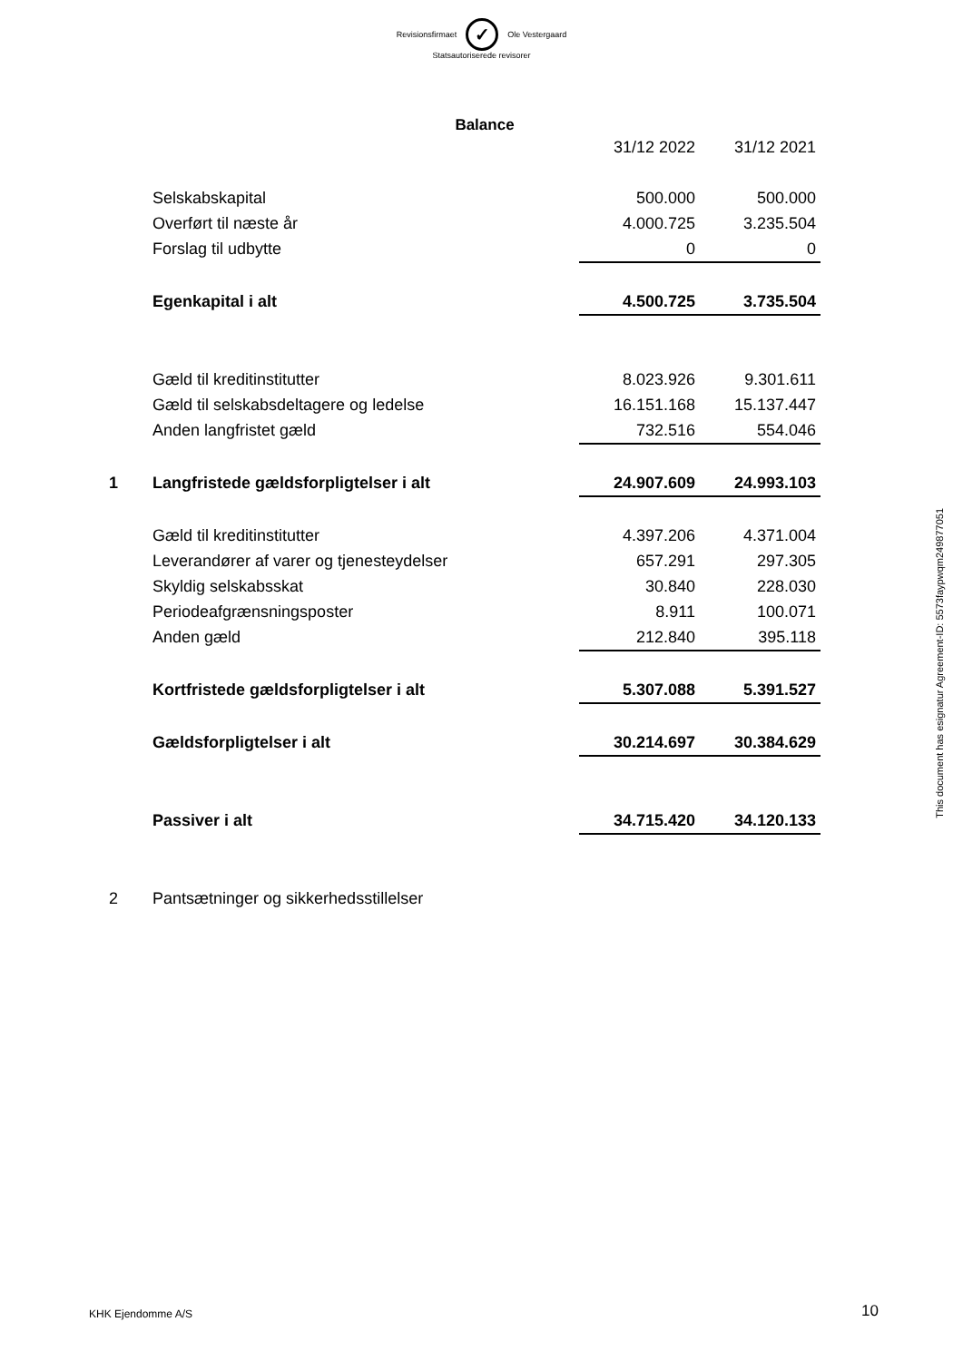Revisionsfirmaet ✓ Ole Vestergaard
Statsautoriserede revisorer
Balance
| | | 31/12 2022 | 31/12 2021 |
| | Selskabskapital | 500.000 | 500.000 |
| | Overført til næste år | 4.000.725 | 3.235.504 |
| | Forslag til udbytte | 0 | 0 |
| | Egenkapital i alt | 4.500.725 | 3.735.504 |
| | Gæld til kreditinstitutter | 8.023.926 | 9.301.611 |
| | Gæld til selskabsdeltagere og ledelse | 16.151.168 | 15.137.447 |
| | Anden langfristet gæld | 732.516 | 554.046 |
| 1 | Langfristede gældsforpligtelser i alt | 24.907.609 | 24.993.103 |
| | Gæld til kreditinstitutter | 4.397.206 | 4.371.004 |
| | Leverandører af varer og tjenesteydelser | 657.291 | 297.305 |
| | Skyldig selskabsskat | 30.840 | 228.030 |
| | Periodeafgrænsningsposter | 8.911 | 100.071 |
| | Anden gæld | 212.840 | 395.118 |
| | Kortfristede gældsforpligtelser i alt | 5.307.088 | 5.391.527 |
| | Gældsforpligtelser i alt | 30.214.697 | 30.384.629 |
| | Passiver i alt | 34.715.420 | 34.120.133 |
| 2 | Pantsætninger og sikkerhedsstillelser | | |
This document has esignatur Agreement-ID: 5573faypwqm249877051
KHK Ejendomme A/S 10